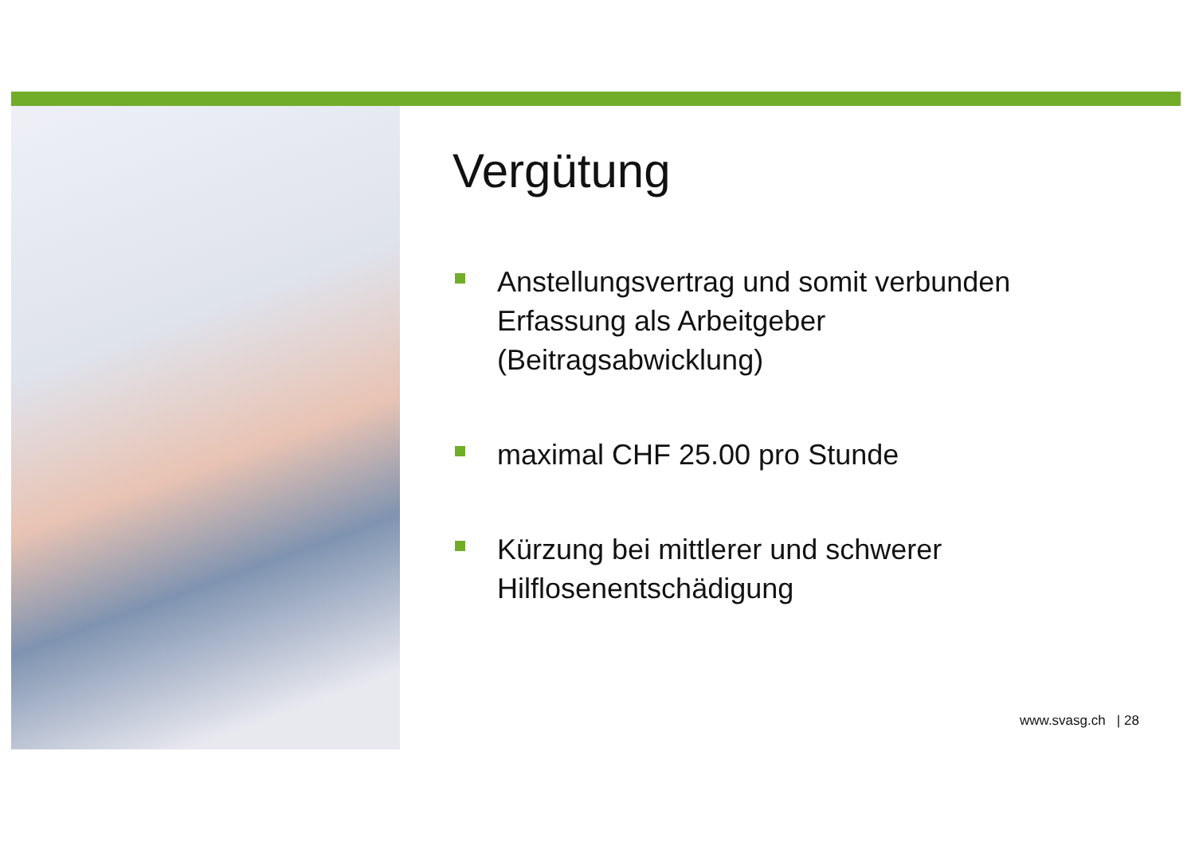Vergütung
Anstellungsvertrag und somit verbunden Erfassung als Arbeitgeber (Beitragsabwicklung)
maximal CHF 25.00 pro Stunde
Kürzung bei mittlerer und schwerer Hilflosenentschädigung
www.svasg.ch | 28